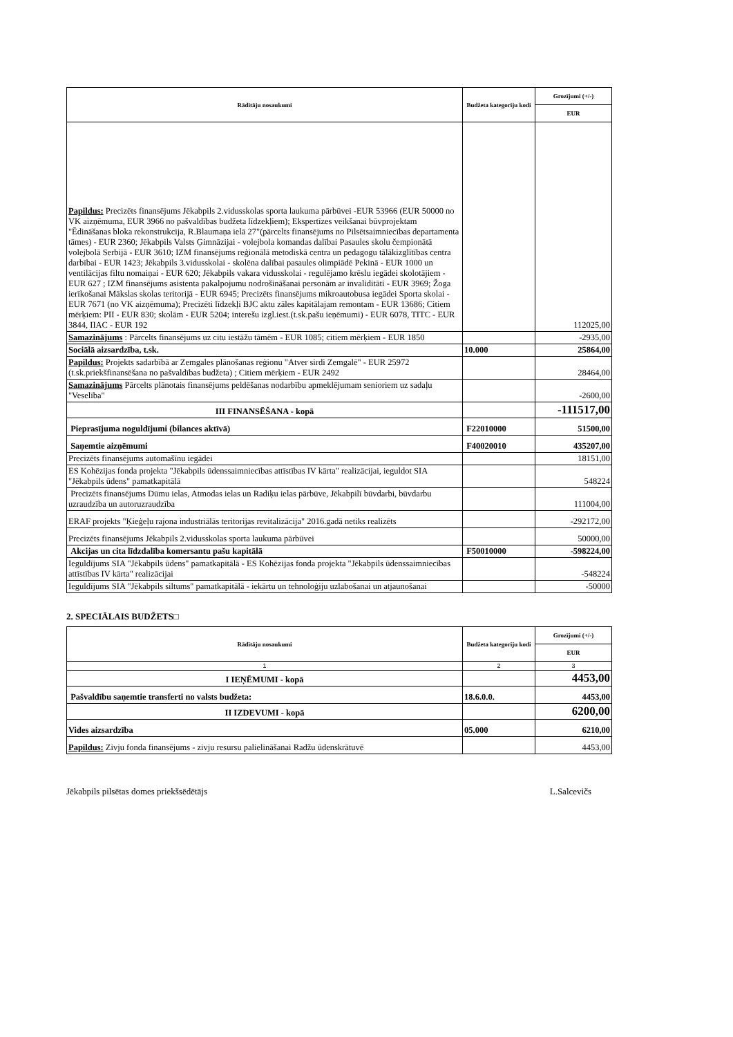| Rādītāju nosaukumi | Budžeta kategoriju kodi | Grozījumi (+/-) |
| --- | --- | --- |
| | | EUR |
| Papildus: Precizēts finansējums Jēkabpils 2.vidusskolas sporta laukuma pārbūvei -EUR 53966 (EUR 50000 no VK aizņēmuma, EUR 3966 no pašvaldības budžeta līdzekļiem); Ekspertīzes veikšanai būvprojektam "Ēdināšanas bloka rekonstrukcija, R.Blaumaņa ielā 27"(pārcelts finansējums no Pilsētsaimniecības departamenta tāmes) - EUR 2360; Jēkabpils Valsts Ģimnāzijai - volejbola komandas dalībai Pasaules skolu čempionātā volejbolā Serbijā - EUR 3610; IZM finansējums reģionālā metodiskā centra un pedagogu tālākizglītības centra darbībai - EUR 1423; Jēkabpils 3.vidusskolai - skolēna dalībai pasaules olimpiādē Pekinā - EUR 1000 un ventilācijas filtu nomaiņai - EUR 620; Jēkabpils vakara vidusskolai - regulējamo krēslu iegādei skolotājiem - EUR 627 ; IZM finansējums asistenta pakalpojumu nodrošināšanai personām ar invaliditāti - EUR 3969; Žoga ierīkošanai Mākslas skolas teritorijā - EUR 6945; Precizēts finansējums mikroautobusa iegādei Sporta skolai - EUR 7671 (no VK aizņēmuma); Precizēti līdzekļi BJC aktu zāles kapitālajam remontam - EUR 13686; Citiem mērķiem: PII - EUR 830; skolām - EUR 5204; interešu izgl.iest.(t.sk.pašu ieņēmumi) - EUR 6078, TITC - EUR 3844, IIAC - EUR 192 | | 112025,00 |
| Samazinājums : Pārcelts finansējums uz citu iestāžu tāmēm - EUR 1085; citiem mērķiem - EUR 1850 | | -2935,00 |
| Sociālā aizsardzība, t.sk. | 10.000 | 25864,00 |
| Papildus: Projekts sadarbībā ar Zemgales plānošanas reģionu "Atver sirdi Zemgalē" - EUR 25972 (t.sk.priekšfinansēšana no pašvaldības budžeta) ; Citiem mērķiem - EUR 2492 | | 28464,00 |
| Samazinājums Pārcelts plānotais finansējums peldēšanas nodarbību apmeklējumam senioriem uz sadaļu "Veselība" | | -2600,00 |
| III FINANSĒŠANA - kopā | | -111517,00 |
| Pieprasījuma noguldījumi (bilances aktīvā) | F22010000 | 51500,00 |
| Saņemtie aizņēmumi | F40020010 | 435207,00 |
| Precizēts finansējums automašīnu iegādei | | 18151,00 |
| ES Kohēzijas fonda projekta "Jēkabpils ūdenssaimniecības attīstības IV kārta" realizācijai, ieguldot SIA "Jēkabpils ūdens" pamatkapitālā | | 548224 |
| Precizēts finansējums Dūmu ielas, Atmodas ielas un Radiķu ielas pārbūve, Jēkabpilī būvdarbi, būvdarbu uzraudzība un autoruzraudzība | | 111004,00 |
| ERAF projekts "Ķieģeļu rajona industriālās teritorijas revitalizācija" 2016.gadā netiks realizēts | | -292172,00 |
| Precizēts finansējums Jēkabpils 2.vidusskolas sporta laukuma pārbūvei | | 50000,00 |
| Akcijas un cita līdzdalība komersantu pašu kapitālā | F50010000 | -598224,00 |
| Ieguldījums SIA "Jēkabpils ūdens" pamatkapitālā - ES Kohēzijas fonda projekta "Jēkabpils ūdenssaimniecības attīstības IV kārta" realizācijai | | -548224 |
| Ieguldījums SIA "Jēkabpils siltums" pamatkapitālā - iekārtu un tehnoloģiju uzlabošanai un atjaunošanai | | -50000 |
2. SPECIĀLAIS BUDŽETS□
| Rādītāju nosaukumi | Budžeta kategoriju kodi | Grozījumi (+/-) |
| --- | --- | --- |
| | | EUR |
| 1 | 2 | 3 |
| I IEŅĒMUMI - kopā | | 4453,00 |
| Pašvaldību saņemtie transferti no valsts budžeta: | 18.6.0.0. | 4453,00 |
| II IZDEVUMI - kopā | | 6200,00 |
| Vides aizsardzība | 05.000 | 6210,00 |
| Papildus: Zivju fonda finansējums - zivju resursu palielināšanai Radžu ūdenskrātuvē | | 4453,00 |
Jēkabpils pilsētas domes priekšsēdētājs L.Salcevičs